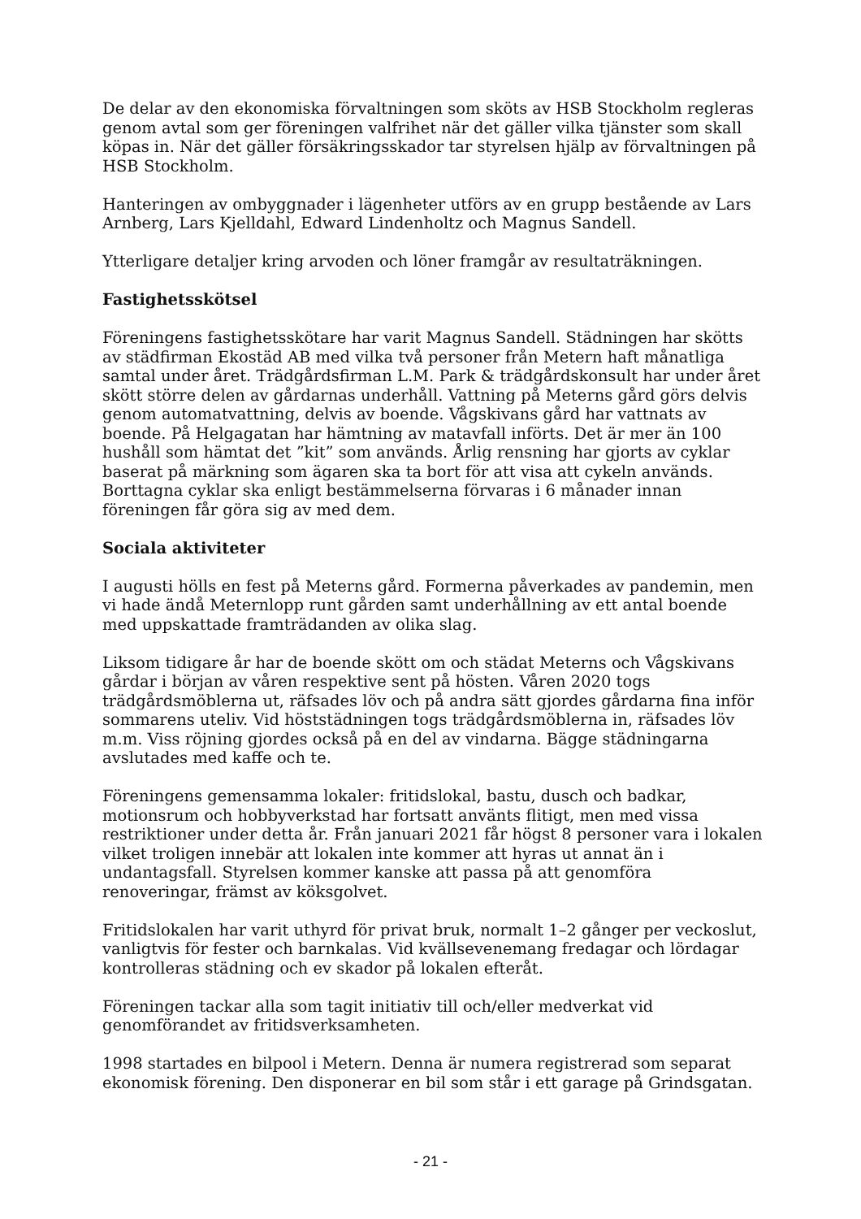De delar av den ekonomiska förvaltningen som sköts av HSB Stockholm regleras genom avtal som ger föreningen valfrihet när det gäller vilka tjänster som skall köpas in. När det gäller försäkringsskador tar styrelsen hjälp av förvaltningen på HSB Stockholm.
Hanteringen av ombyggnader i lägenheter utförs av en grupp bestående av Lars Arnberg, Lars Kjelldahl, Edward Lindenholtz och Magnus Sandell.
Ytterligare detaljer kring arvoden och löner framgår av resultaträkningen.
Fastighetsskötsel
Föreningens fastighetsskötare har varit Magnus Sandell. Städningen har skötts av städfirman Ekostäd AB med vilka två personer från Metern haft månatliga samtal under året. Trädgårdsfirman L.M. Park & trädgårdskonsult har under året skött större delen av gårdarnas underhåll. Vattning på Meterns gård görs delvis genom automatvattning, delvis av boende. Vågskivans gård har vattnats av boende. På Helgagatan har hämtning av matavfall införts. Det är mer än 100 hushåll som hämtat det ”kit” som används. Årlig rensning har gjorts av cyklar baserat på märkning som ägaren ska ta bort för att visa att cykeln används. Borttagna cyklar ska enligt bestämmelserna förvaras i 6 månader innan föreningen får göra sig av med dem.
Sociala aktiviteter
I augusti hölls en fest på Meterns gård. Formerna påverkades av pandemin, men vi hade ändå Meternlopp runt gården samt underhållning av ett antal boende med uppskattade framträdanden av olika slag.
Liksom tidigare år har de boende skött om och städat Meterns och Vågskivans gårdar i början av våren respektive sent på hösten. Våren 2020 togs trädgårdsmöblerna ut, räfsades löv och på andra sätt gjordes gårdarna fina inför sommarens uteliv. Vid höststädningen togs trädgårdsmöblerna in, räfsades löv m.m. Viss röjning gjordes också på en del av vindarna. Bägge städningarna avslutades med kaffe och te.
Föreningens gemensamma lokaler: fritidslokal, bastu, dusch och badkar, motionsrum och hobbyverkstad har fortsatt använts flitigt, men med vissa restriktioner under detta år. Från januari 2021 får högst 8 personer vara i lokalen vilket troligen innebär att lokalen inte kommer att hyras ut annat än i undantagsfall. Styrelsen kommer kanske att passa på att genomföra renoveringar, främst av köksgolvet.
Fritidslokalen har varit uthyrd för privat bruk, normalt 1–2 gånger per veckoslut, vanligtvis för fester och barnkalas. Vid kvällsevenemang fredagar och lördagar kontrolleras städning och ev skador på lokalen efteråt.
Föreningen tackar alla som tagit initiativ till och/eller medverkat vid genomförandet av fritidsverksamheten.
1998 startades en bilpool i Metern. Denna är numera registrerad som separat ekonomisk förening. Den disponerar en bil som står i ett garage på Grindsgatan.
- 21 -